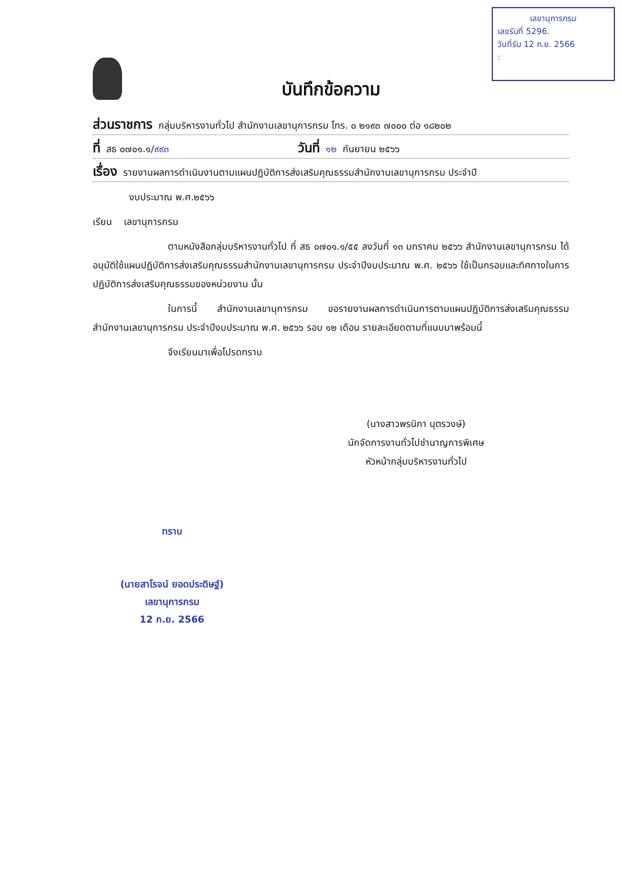เลขานุการกรม
เลขรับที่ 5296.
วันที่รับ 12 ก.ย. 2566
:
บันทึกข้อความ
ส่วนราชการ กลุ่มบริหารงานทั่วไป สำนักงานเลขานุการกรม โทร. ๐ ๒๑๙๓ ๗๐๐๐ ต่อ ๑๘๒๐๒
ที่ สธ ๐๗๐๑.๑/ ๙๙๓ วันที่ ๑๒ กันยายน ๒๕๖๖
เรื่อง รายงานผลการดำเนินงานตามแผนปฏิบัติการส่งเสริมคุณธรรมสำนักงานเลขานุการกรม ประจำปี
งบประมาณ พ.ศ.๒๕๖๖
เรียน เลขานุการกรม
ตามหนังสือกลุ่มบริหารงานทั่วไป ที่ สธ ๐๗๐๑.๑/๕๕ ลงวันที่ ๑๓ มกราคม ๒๕๖๖ สำนักงานเลขานุการกรม ได้อนุมัติใช้แผนปฏิบัติการส่งเสริมคุณธรรมสำนักงานเลขานุการกรม ประจำปีงบประมาณ พ.ศ. ๒๕๖๖ ใช้เป็นกรอบและทิศทางในการปฏิบัติการส่งเสริมคุณธรรมของหน่วยงาน นั้น
ในการนี้ สำนักงานเลขานุการกรม ขอรายงานผลการดำเนินการตามแผนปฏิบัติการส่งเสริมคุณธรรมสำนักงานเลขานุการกรม ประจำปีงบประมาณ พ.ศ. ๒๕๖๖ รอบ ๑๒ เดือน รายละเอียดตามที่แนบมาพร้อมนี้
จึงเรียนมาเพื่อโปรดทราบ
(นางสาวพรนิภา นุตรวงษ์)
นักจัดการงานทั่วไปชำนาญการพิเศษ
หัวหน้ากลุ่มบริหารงานทั่วไป
ทราบ
(นายสาโรจน์ ยอดประดิษฐ์)
เลขานุการกรม
12 ก.ย. 2566